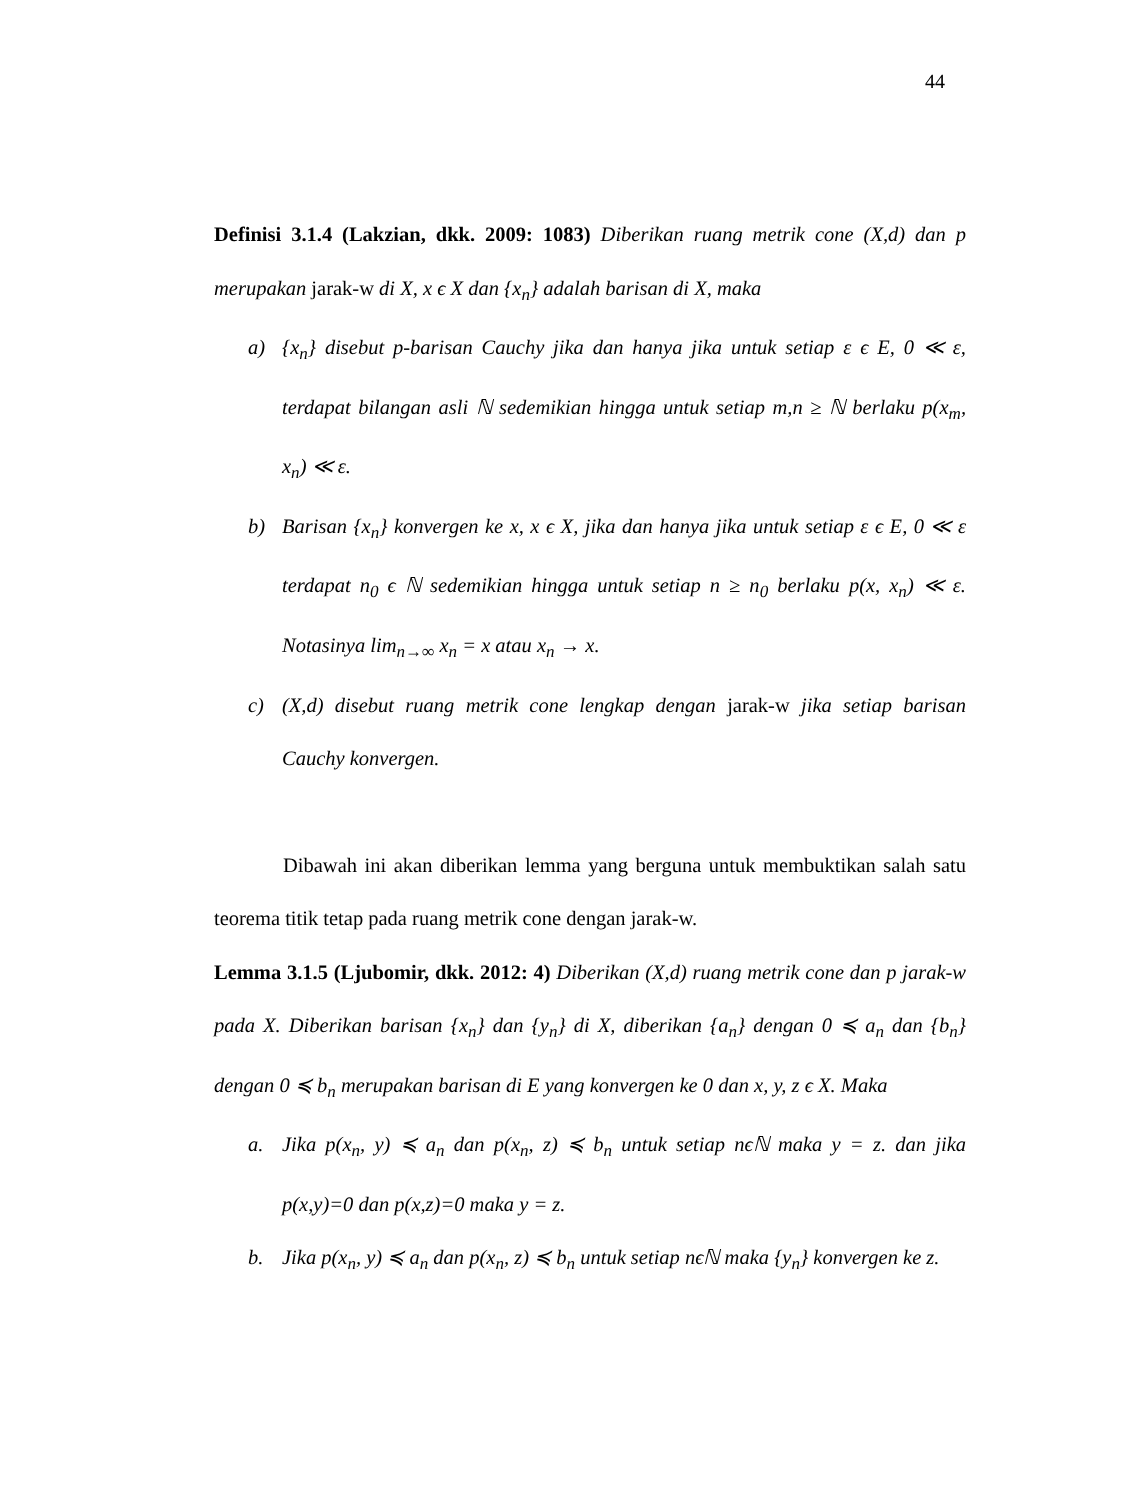44
Definisi 3.1.4 (Lakzian, dkk. 2009: 1083) Diberikan ruang metrik cone (X,d) dan p merupakan jarak-w di X, x ϵ X dan {x<sub>n</sub>} adalah barisan di X, maka
a) {x<sub>n</sub>} disebut p-barisan Cauchy jika dan hanya jika untuk setiap ε ϵ E, 0 ≪ ε, terdapat bilangan asli ℕ sedemikian hingga untuk setiap m,n ≥ ℕ berlaku p(x<sub>m</sub>, x<sub>n</sub>) ≪ ε.
b) Barisan {x<sub>n</sub>} konvergen ke x, x ϵ X, jika dan hanya jika untuk setiap ε ϵ E, 0 ≪ ε terdapat n<sub>0</sub> ϵ ℕ sedemikian hingga untuk setiap n ≥ n<sub>0</sub> berlaku p(x, x<sub>n</sub>) ≪ ε. Notasinya lim<sub>n→∞</sub> x<sub>n</sub> = x atau x<sub>n</sub> → x.
c) (X,d) disebut ruang metrik cone lengkap dengan jarak-w jika setiap barisan Cauchy konvergen.
Dibawah ini akan diberikan lemma yang berguna untuk membuktikan salah satu teorema titik tetap pada ruang metrik cone dengan jarak-w.
Lemma 3.1.5 (Ljubomir, dkk. 2012: 4) Diberikan (X,d) ruang metrik cone dan p jarak-w pada X. Diberikan barisan {x<sub>n</sub>} dan {y<sub>n</sub>} di X, diberikan {a<sub>n</sub>} dengan 0 ≼ a<sub>n</sub> dan {b<sub>n</sub>} dengan 0 ≼ b<sub>n</sub> merupakan barisan di E yang konvergen ke 0 dan x, y, z ϵ X. Maka
a. Jika p(x<sub>n</sub>, y) ≼ a<sub>n</sub> dan p(x<sub>n</sub>, z) ≼ b<sub>n</sub> untuk setiap nϵℕ maka y = z. dan jika p(x,y)=0 dan p(x,z)=0 maka y = z.
b. Jika p(x<sub>n</sub>, y) ≼ a<sub>n</sub> dan p(x<sub>n</sub>, z) ≼ b<sub>n</sub> untuk setiap nϵℕ maka {y<sub>n</sub>} konvergen ke z.